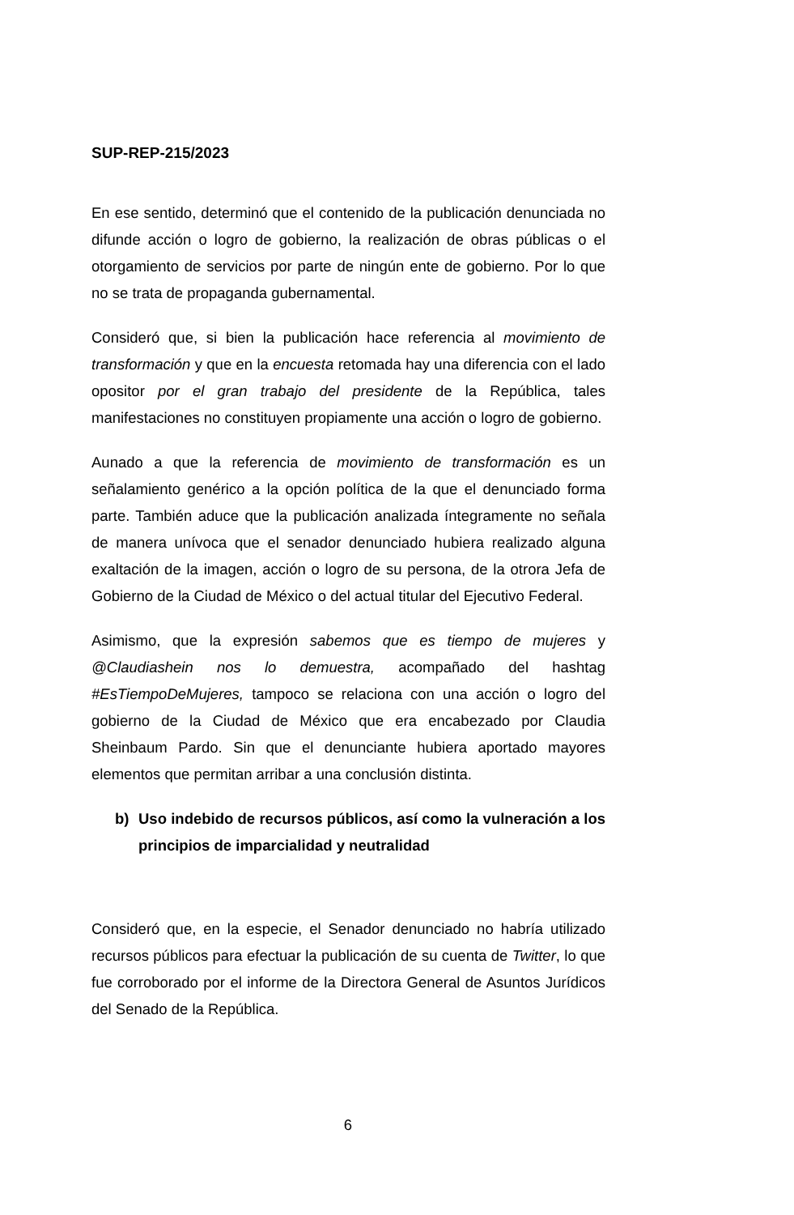SUP-REP-215/2023
En ese sentido, determinó que el contenido de la publicación denunciada no difunde acción o logro de gobierno, la realización de obras públicas o el otorgamiento de servicios por parte de ningún ente de gobierno. Por lo que no se trata de propaganda gubernamental.
Consideró que, si bien la publicación hace referencia al movimiento de transformación y que en la encuesta retomada hay una diferencia con el lado opositor por el gran trabajo del presidente de la República, tales manifestaciones no constituyen propiamente una acción o logro de gobierno.
Aunado a que la referencia de movimiento de transformación es un señalamiento genérico a la opción política de la que el denunciado forma parte. También aduce que la publicación analizada íntegramente no señala de manera unívoca que el senador denunciado hubiera realizado alguna exaltación de la imagen, acción o logro de su persona, de la otrora Jefa de Gobierno de la Ciudad de México o del actual titular del Ejecutivo Federal.
Asimismo, que la expresión sabemos que es tiempo de mujeres y @Claudiashein nos lo demuestra, acompañado del hashtag #EsTiempoDeMujeres, tampoco se relaciona con una acción o logro del gobierno de la Ciudad de México que era encabezado por Claudia Sheinbaum Pardo. Sin que el denunciante hubiera aportado mayores elementos que permitan arribar a una conclusión distinta.
b) Uso indebido de recursos públicos, así como la vulneración a los principios de imparcialidad y neutralidad
Consideró que, en la especie, el Senador denunciado no habría utilizado recursos públicos para efectuar la publicación de su cuenta de Twitter, lo que fue corroborado por el informe de la Directora General de Asuntos Jurídicos del Senado de la República.
6